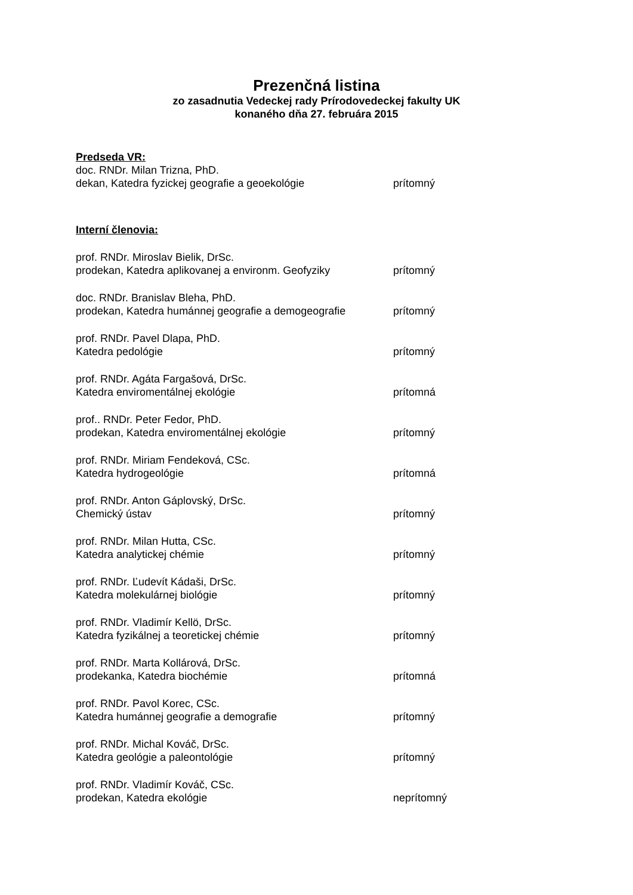Prezenčná listina
zo zasadnutia Vedeckej rady Prírodovedeckej fakulty UK
konaného dňa 27. februára 2015
Predseda VR:
doc. RNDr. Milan Trizna, PhD.
dekan, Katedra fyzickej geografie a geoekológie prítomný
Interní členovia:
prof. RNDr. Miroslav Bielik, DrSc.
prodekan, Katedra aplikovanej a environm. Geofyziky prítomný
doc. RNDr. Branislav Bleha, PhD.
prodekan, Katedra humánnej geografie a demogeografie prítomný
prof. RNDr. Pavel Dlapa, PhD.
Katedra pedológie prítomný
prof. RNDr. Agáta Fargašová, DrSc.
Katedra enviromentálnej ekológie prítomná
prof.. RNDr. Peter Fedor, PhD.
prodekan, Katedra enviromentálnej ekológie prítomný
prof. RNDr. Miriam Fendeková, CSc.
Katedra hydrogeológie prítomná
prof. RNDr. Anton Gáplovský, DrSc.
Chemický ústav prítomný
prof. RNDr. Milan Hutta, CSc.
Katedra analytickej chémie prítomný
prof. RNDr. Ľudevít Kádaši, DrSc.
Katedra molekulárnej biológie prítomný
prof. RNDr. Vladimír Kellö, DrSc.
Katedra fyzikálnej a teoretickej chémie prítomný
prof. RNDr. Marta Kollárová, DrSc.
prodekanka, Katedra biochémie prítomná
prof. RNDr. Pavol Korec, CSc.
Katedra humánnej geografie a demografie prítomný
prof. RNDr. Michal Kováč, DrSc.
Katedra geológie a paleontológie prítomný
prof. RNDr. Vladimír Kováč, CSc.
prodekan, Katedra ekológie neprítomný